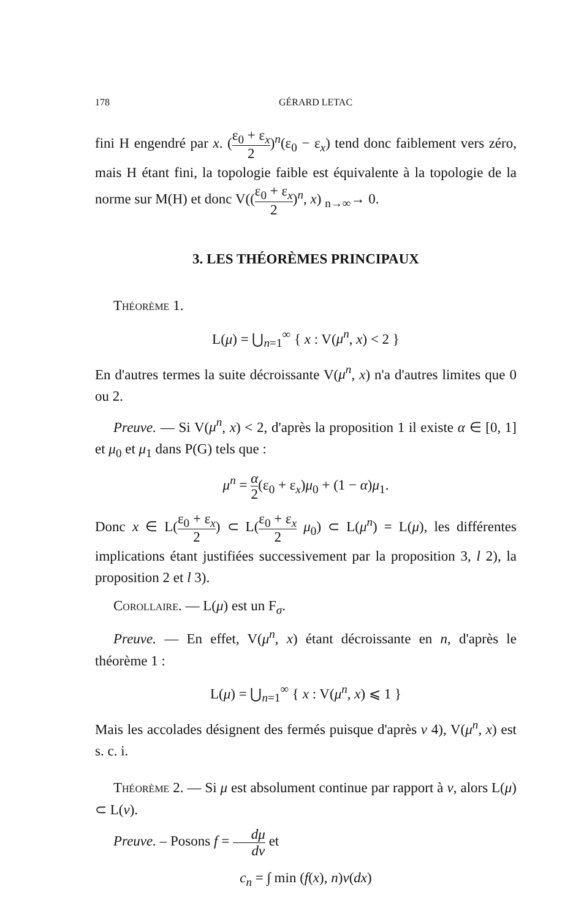178 GÉRARD LETAC
fini H engendré par x. (ε<sub>0</sub> + ε<sub>x</sub> 2)<sup>n</sup>(ε<sub>0</sub> − ε<sub>x</sub>) tend donc faiblement vers zéro, mais H étant fini, la topologie faible est équivalente à la topologie de la norme sur M(H) et donc V((ε<sub>0</sub> + ε<sub>x</sub> 2)<sup>n</sup>, x) <sub>n→∞</sub>→ 0.
3. LES THÉORÈMES PRINCIPAUX
Théorème 1.
L(μ) = ⋃<sub>n=1</sub><sup>∞</sup> { x : V(μ<sup>n</sup>, x) < 2 }
En d'autres termes la suite décroissante V(μ<sup>n</sup>, x) n'a d'autres limites que 0 ou 2.
Preuve. — Si V(μ<sup>n</sup>, x) < 2, d'après la proposition 1 il existe α ∈ [0, 1] et μ<sub>0</sub> et μ<sub>1</sub> dans P(G) tels que :
μ<sup>n</sup> = α 2(ε<sub>0</sub> + ε<sub>x</sub>)μ<sub>0</sub> + (1 − α)μ<sub>1</sub>.
Donc x ∈ L(ε<sub>0</sub> + ε<sub>x</sub> 2) ⊂ L(ε<sub>0</sub> + ε<sub>x</sub> 2 μ<sub>0</sub>) ⊂ L(μ<sup>n</sup>) = L(μ), les différentes implications étant justifiées successivement par la proposition 3, l 2), la proposition 2 et l 3).
Corollaire. — L(μ) est un F<sub>σ</sub>.
Preuve. — En effet, V(μ<sup>n</sup>, x) étant décroissante en n, d'après le théorème 1 :
L(μ) = ⋃<sub>n=1</sub><sup>∞</sup> { x : V(μ<sup>n</sup>, x) ⩽ 1 }
Mais les accolades désignent des fermés puisque d'après v 4), V(μ<sup>n</sup>, x) est s. c. i.
Théorème 2. — Si μ est absolument continue par rapport à ν, alors L(μ) ⊂ L(ν).
Preuve. – Posons f = dμ dν et
c<sub>n</sub> = ∫ min (f(x), n)ν(dx)